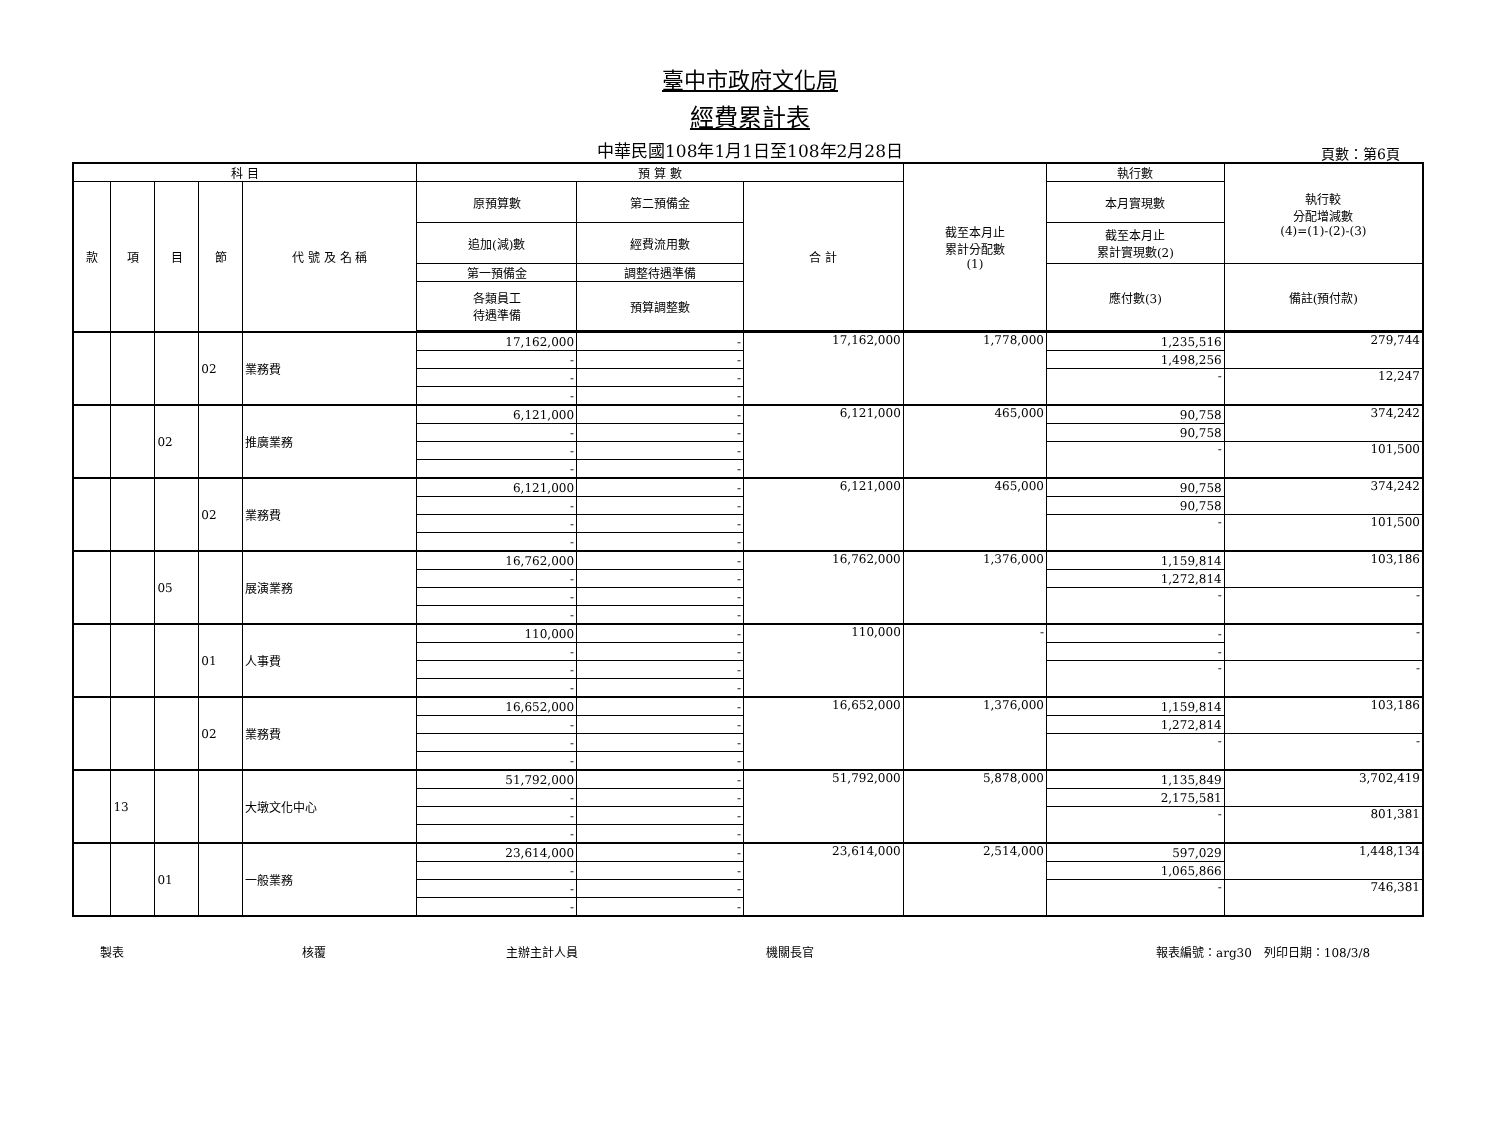臺中市政府文化局
經費累計表
中華民國108年1月1日至108年2月28日 頁數：第6頁
| 科 目 | | | | | 預 算 數 | | | 截至本月止 累計分配數 (1) | 執行數 | 執行較 分配增減數 (4)=(1)-(2)-(3) |
| --- | --- | --- | --- | --- | --- | --- | --- | --- | --- | --- |
| 款 | 項 | 目 | 節 | 代 號 及 名 稱 | 原預算數 | 第二預備金 | 合 計 | | 本月實現數 | |
| | | | | | 追加(減)數 | 經費流用數 | | | 截至本月止 累計實現數(2) | |
| | | | | | 第一預備金 | 調整待遇準備 | | | 應付數(3) | 備註(預付款) |
| | | | | | 各類員工 待遇準備 | 預算調整數 | | | | |
| | | | 02 | 業務費 | 17,162,000 | - | 17,162,000 | 1,778,000 | 1,235,516 | 279,744 |
| | | | | | - | - | | | 1,498,256 | |
| | | | | | - | - | | | - | 12,247 |
| | | | | | - | - | | | | |
| | | 02 | | 推廣業務 | 6,121,000 | - | 6,121,000 | 465,000 | 90,758 | 374,242 |
| | | | | | - | - | | | 90,758 | |
| | | | | | - | - | | | - | 101,500 |
| | | | | | - | - | | | | |
| | | | 02 | 業務費 | 6,121,000 | - | 6,121,000 | 465,000 | 90,758 | 374,242 |
| | | | | | - | - | | | 90,758 | |
| | | | | | - | - | | | - | 101,500 |
| | | | | | - | - | | | | |
| | | 05 | | 展演業務 | 16,762,000 | - | 16,762,000 | 1,376,000 | 1,159,814 | 103,186 |
| | | | | | - | - | | | 1,272,814 | |
| | | | | | - | - | | | - | - |
| | | | | | - | - | | | | |
| | | | 01 | 人事費 | 110,000 | - | 110,000 | - | - | - |
| | | | | | - | - | | | - | |
| | | | | | - | - | | | - | - |
| | | | | | - | - | | | | |
| | | | 02 | 業務費 | 16,652,000 | - | 16,652,000 | 1,376,000 | 1,159,814 | 103,186 |
| | | | | | - | - | | | 1,272,814 | |
| | | | | | - | - | | | - | - |
| | | | | | - | - | | | | |
| | 13 | | | 大墩文化中心 | 51,792,000 | - | 51,792,000 | 5,878,000 | 1,135,849 | 3,702,419 |
| | | | | | - | - | | | 2,175,581 | |
| | | | | | - | - | | | - | 801,381 |
| | | | | | - | - | | | | |
| | | 01 | | 一般業務 | 23,614,000 | - | 23,614,000 | 2,514,000 | 597,029 | 1,448,134 |
| | | | | | - | - | | | 1,065,866 | |
| | | | | | - | - | | | - | 746,381 |
| | | | | | - | - | | | | |
製表 核覆 主辦主計人員 機關長官 報表編號：arg30　列印日期：108/3/8